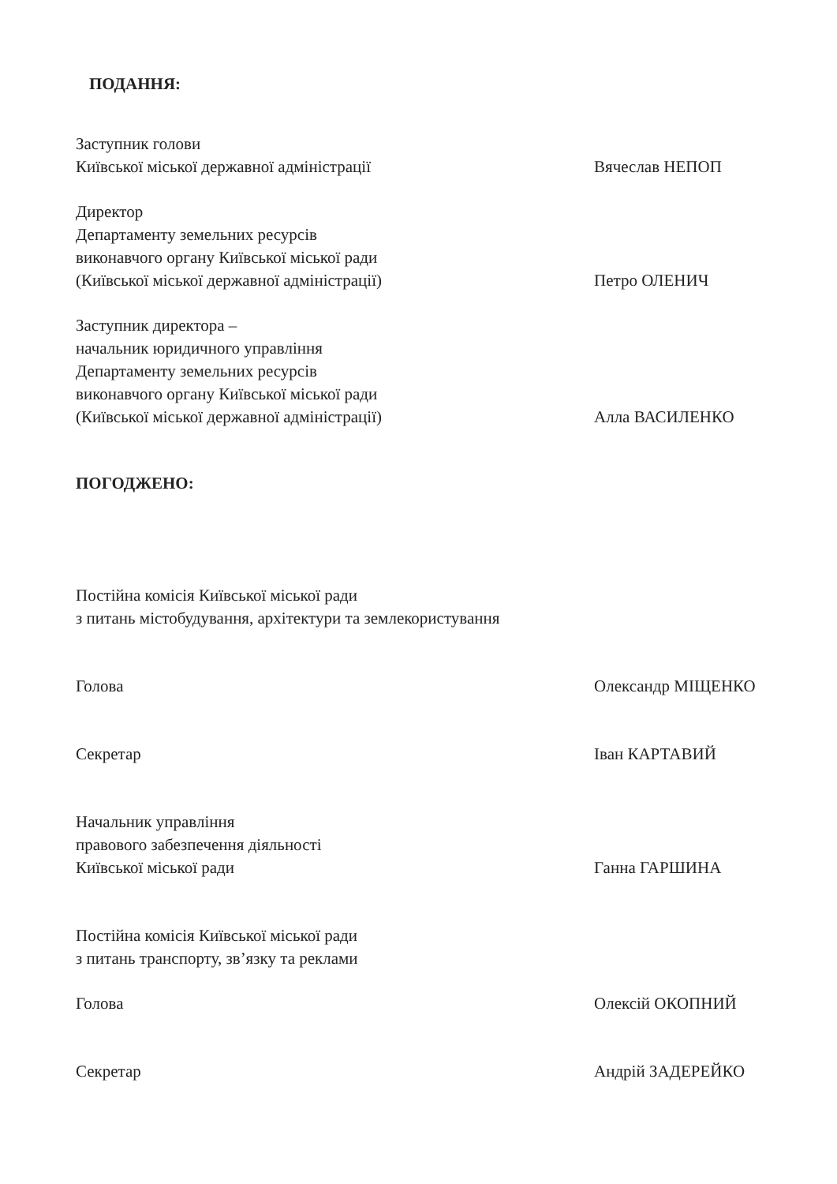ПОДАННЯ:
Заступник голови
Київської міської державної адміністрації
Вячеслав НЕПОП
Директор
Департаменту земельних ресурсів
виконавчого органу Київської міської ради
(Київської міської державної адміністрації)
Петро ОЛЕНИЧ
Заступник директора –
начальник юридичного управління
Департаменту земельних ресурсів
виконавчого органу Київської міської ради
(Київської міської державної адміністрації)
Алла ВАСИЛЕНКО
ПОГОДЖЕНО:
Постійна комісія Київської міської ради
з питань містобудування, архітектури та землекористування
Голова Олександр МІЩЕНКО
Секретар Іван КАРТАВИЙ
Начальник управління
правового забезпечення діяльності
Київської міської ради
Ганна ГАРШИНА
Постійна комісія Київської міської ради
з питань транспорту, зв’язку та реклами
Голова Олексій ОКОПНИЙ
Секретар Андрій ЗАДЕРЕЙКО